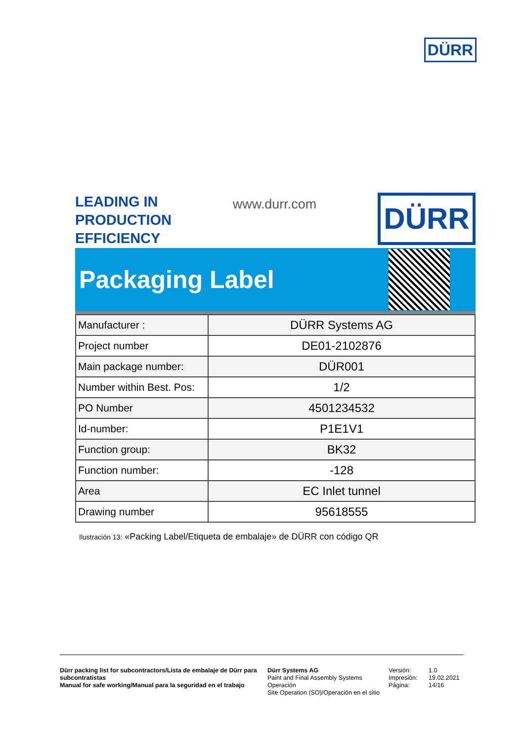DÜRR
LEADING IN
PRODUCTION
EFFICIENCY
www.durr.com
DÜRR
Packaging Label
| Manufacturer : | DÜRR Systems AG |
| Project number | DE01-2102876 |
| Main package number: | DÜR001 |
| Number within Best. Pos: | 1/2 |
| PO Number | 4501234532 |
| Id-number: | P1E1V1 |
| Function group: | BK32 |
| Function number: | -128 |
| Area | EC Inlet tunnel |
| Drawing number | 95618555 |
Ilustración 13: «Packing Label/Etiqueta de embalaje» de DÜRR con código QR
Dürr packing list for subcontractors/Lista de embalaje de Dürr para subcontratistas
Manual for safe working/Manual para la seguridad en el trabajo
Dürr Systems AG
Paint and Final Assembly Systems Operación
Site Operation (SO)/Operación en el sitio
Versión:
Impresión:
Página:
1.0
19.02.2021
14/16